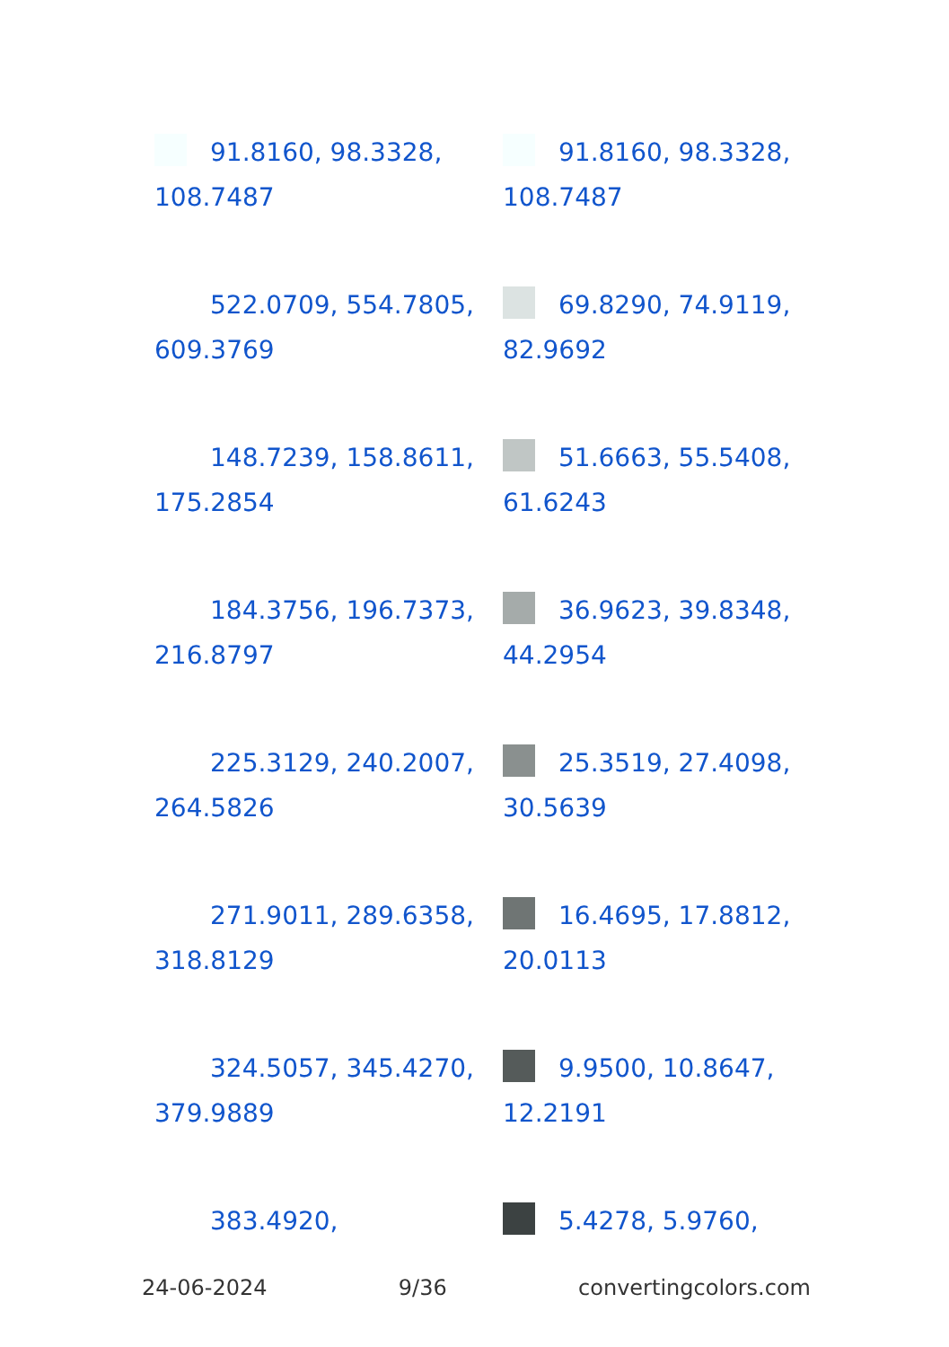91.8160, 98.3328, 108.7487
91.8160, 98.3328, 108.7487
522.0709, 554.7805, 609.3769
69.8290, 74.9119, 82.9692
148.7239, 158.8611, 175.2854
51.6663, 55.5408, 61.6243
184.3756, 196.7373, 216.8797
36.9623, 39.8348, 44.2954
225.3129, 240.2007, 264.5826
25.3519, 27.4098, 30.5639
271.9011, 289.6358, 318.8129
16.4695, 17.8812, 20.0113
324.5057, 345.4270, 379.9889
9.9500, 10.8647, 12.2191
383.4920,
5.4278, 5.9760,
24-06-2024 9/36 convertingcolors.com